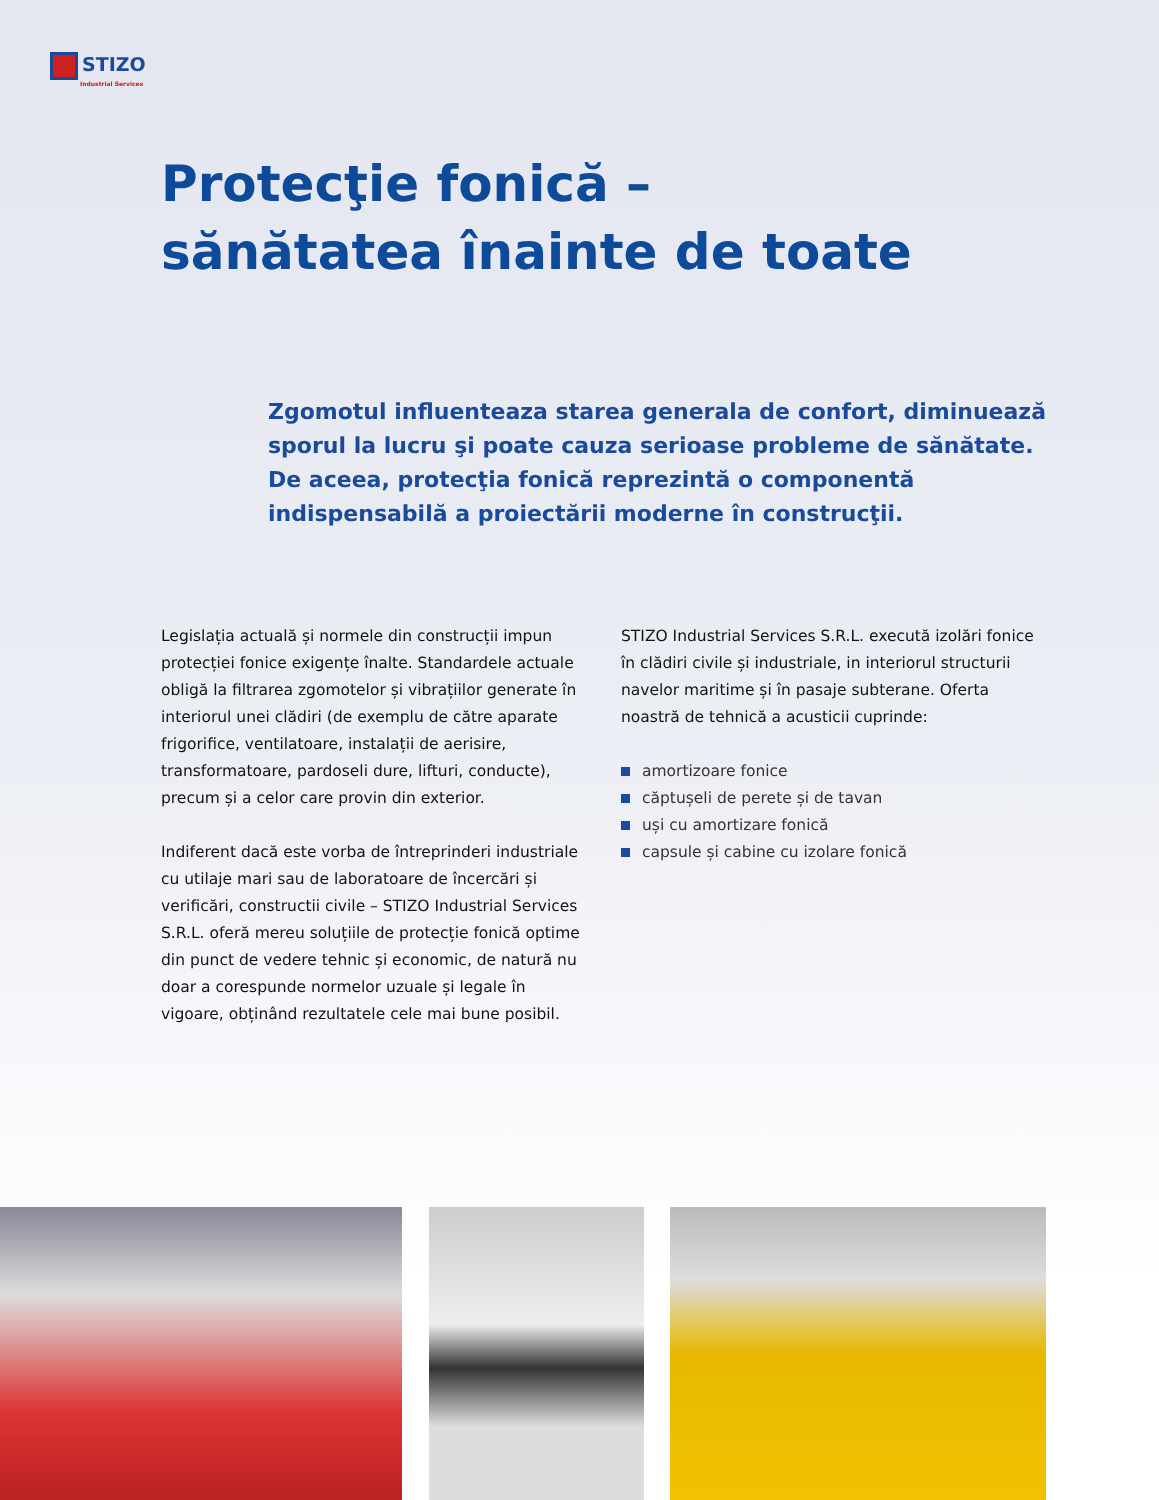STIZO
Industrial Services
Protecţie fonică –
sănătatea înainte de toate
Zgomotul influenteaza starea generala de confort, diminuează sporul la lucru şi poate cauza serioase probleme de sănătate. De aceea, protecţia fonică reprezintă o componentă indispensabilă a proiectării moderne în construcţii.
Legislația actuală și normele din construcții impun protecției fonice exigențe înalte. Standardele actuale obligă la filtrarea zgomotelor și vibrațiilor generate în interiorul unei clădiri (de exemplu de către aparate frigorifice, ventilatoare, instalații de aerisire, transformatoare, pardoseli dure, lifturi, conducte), precum și a celor care provin din exterior.
Indiferent dacă este vorba de întreprinderi industriale cu utilaje mari sau de laboratoare de încercări și verificări, constructii civile – STIZO Industrial Services S.R.L. oferă mereu soluțiile de protecție fonică optime din punct de vedere tehnic și economic, de natură nu doar a corespunde normelor uzuale și legale în vigoare, obținând rezultatele cele mai bune posibil.
STIZO Industrial Services S.R.L. execută izolări fonice în clădiri civile și industriale, in interiorul structurii navelor maritime și în pasaje subterane. Oferta noastră de tehnică a acusticii cuprinde:
amortizoare fonice
căptușeli de perete și de tavan
uși cu amortizare fonică
capsule și cabine cu izolare fonică